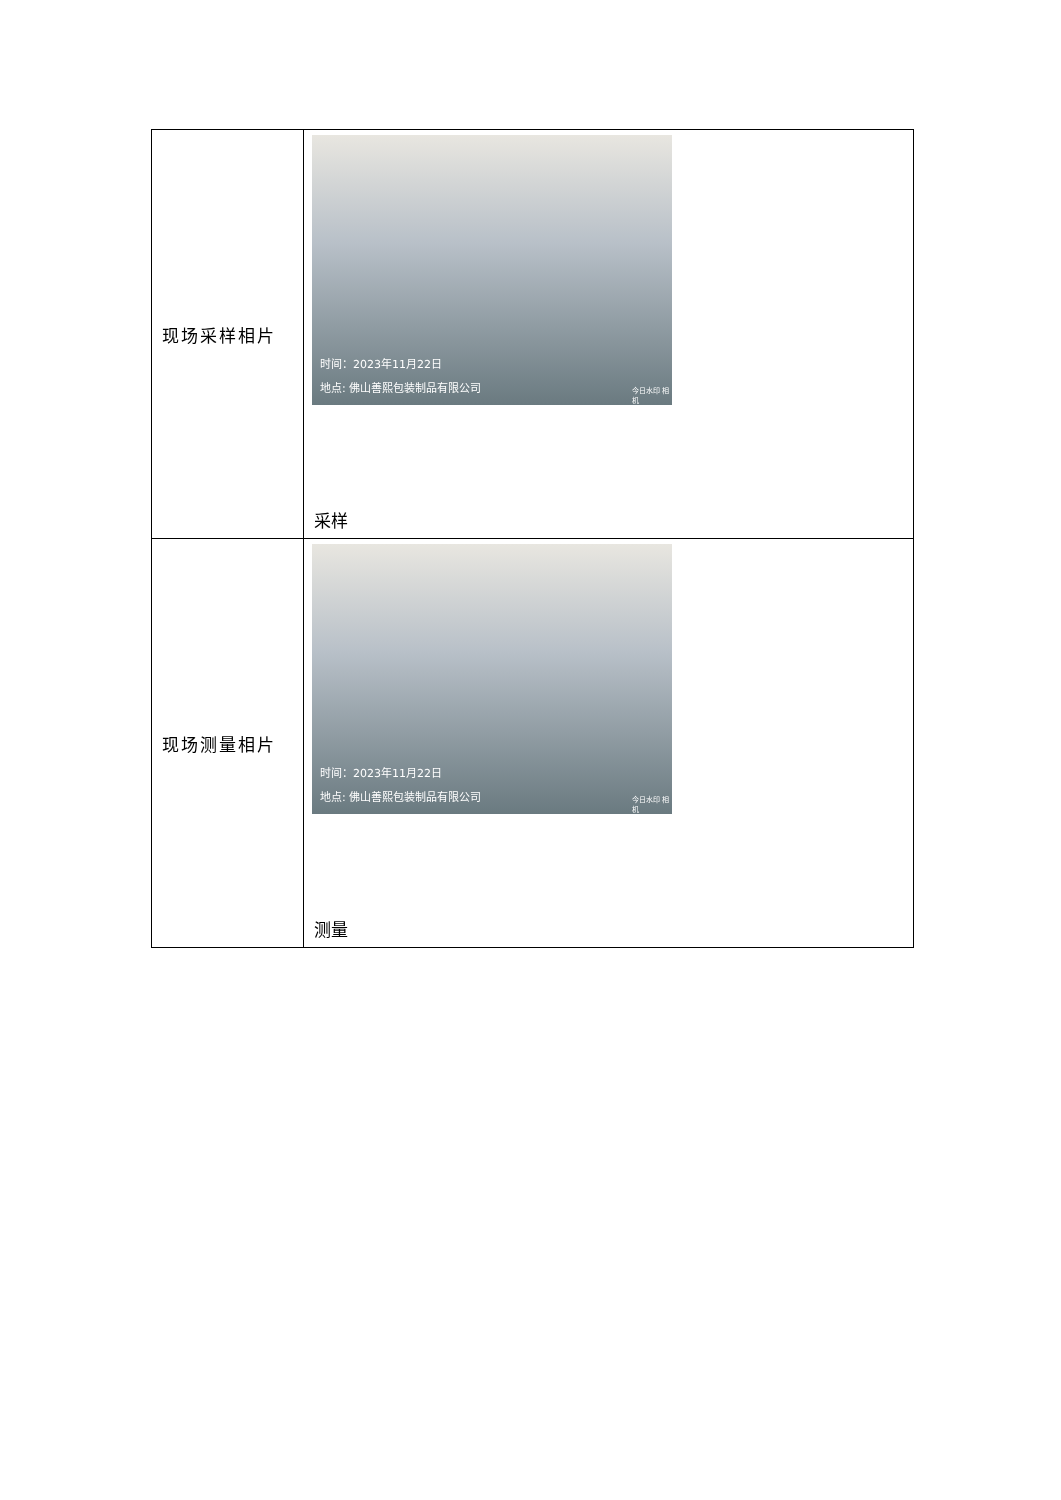| 现场采样相片 | 时间：2023年11月22日 地点: 佛山善熙包装制品有限公司 今日水印 相机 采样 |
| 现场测量相片 | 时间：2023年11月22日 地点: 佛山善熙包装制品有限公司 今日水印 相机 测量 |